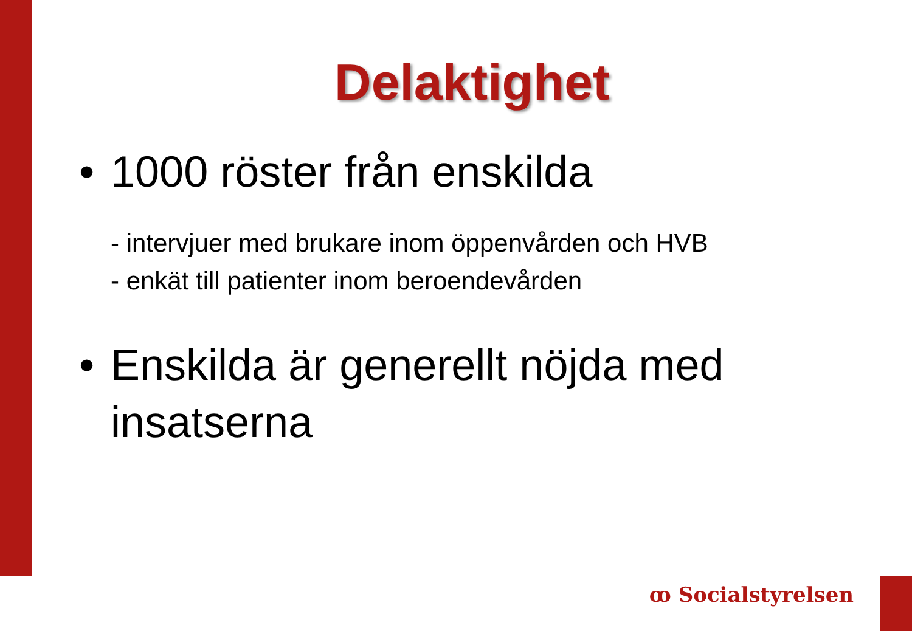Delaktighet
• 1000 röster från enskilda
- intervjuer med brukare inom öppenvården och HVB
- enkät till patienter inom beroendevården
• Enskilda är generellt nöjda med insatserna
ꝏ Socialstyrelsen